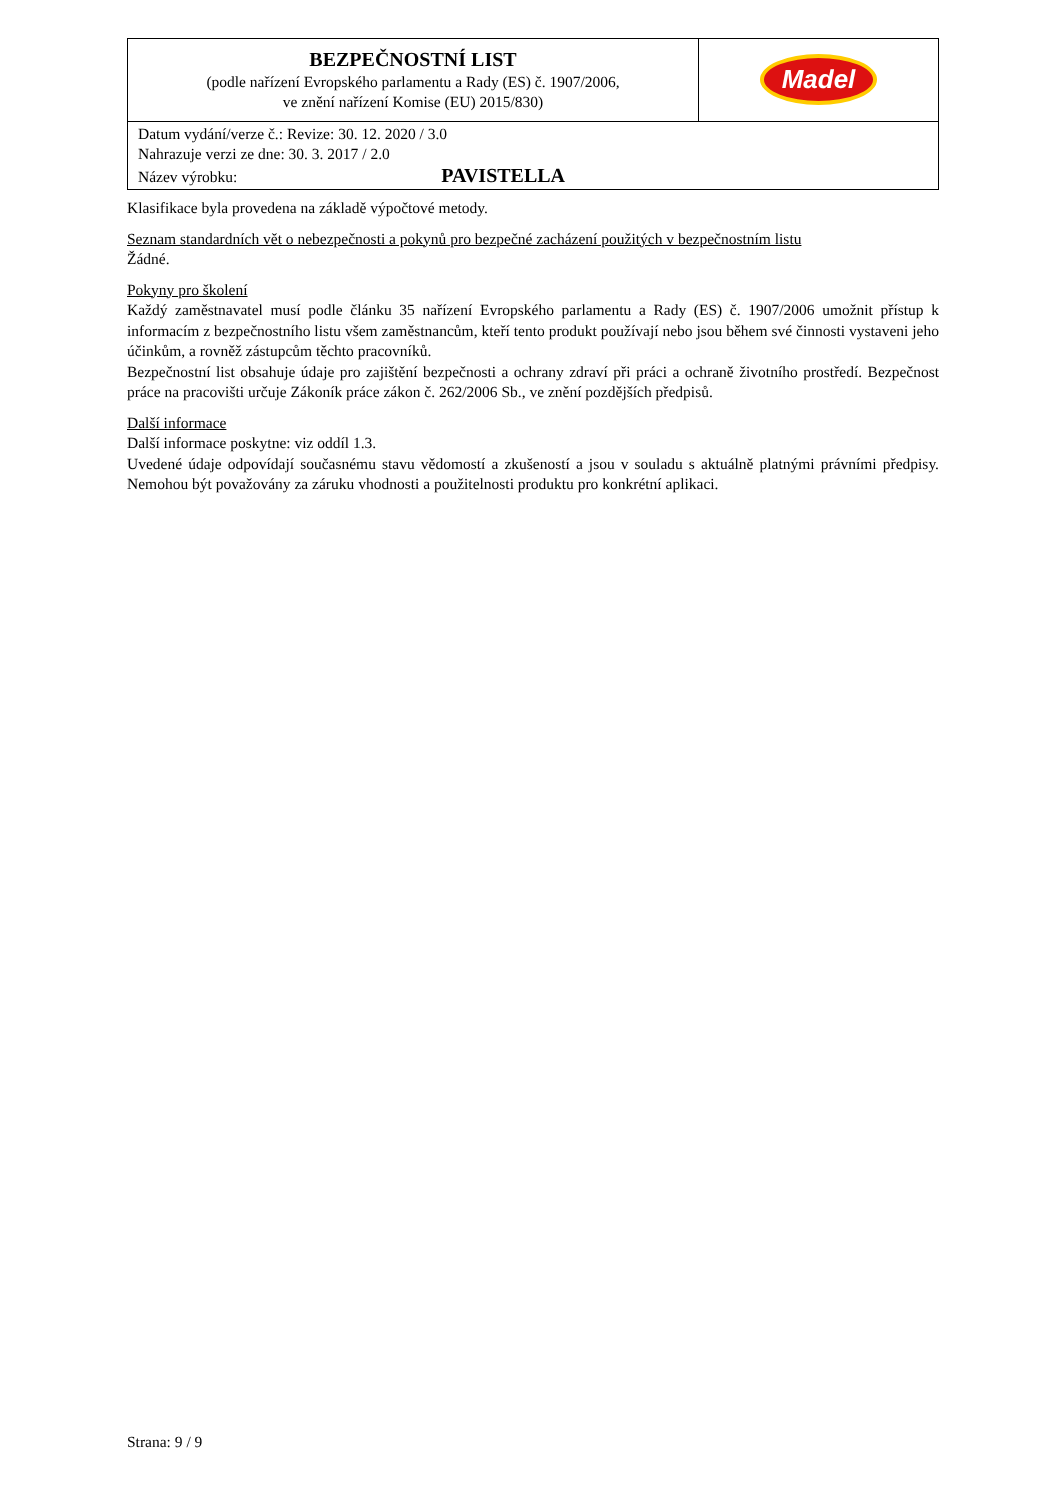| BEZPEČNOSTNÍ LIST (podle nařízení Evropského parlamentu a Rady (ES) č. 1907/2006, ve znění nařízení Komise (EU) 2015/830) | Madel |
| Datum vydání/verze č.: Revize: 30. 12. 2020 / 3.0 Nahrazuje verzi ze dne: 30. 3. 2017 / 2.0 Název výrobku: PAVISTELLA | |
Klasifikace byla provedena na základě výpočtové metody.
Seznam standardních vět o nebezpečnosti a pokynů pro bezpečné zacházení použitých v bezpečnostním listu
Žádné.
Pokyny pro školení
Každý zaměstnavatel musí podle článku 35 nařízení Evropského parlamentu a Rady (ES) č. 1907/2006 umožnit přístup k informacím z bezpečnostního listu všem zaměstnancům, kteří tento produkt používají nebo jsou během své činnosti vystaveni jeho účinkům, a rovněž zástupcům těchto pracovníků.
Bezpečnostní list obsahuje údaje pro zajištění bezpečnosti a ochrany zdraví při práci a ochraně životního prostředí. Bezpečnost práce na pracovišti určuje Zákoník práce zákon č. 262/2006 Sb., ve znění pozdějších předpisů.
Další informace
Další informace poskytne: viz oddíl 1.3.
Uvedené údaje odpovídají současnému stavu vědomostí a zkušeností a jsou v souladu s aktuálně platnými právními předpisy. Nemohou být považovány za záruku vhodnosti a použitelnosti produktu pro konkrétní aplikaci.
Strana: 9 / 9